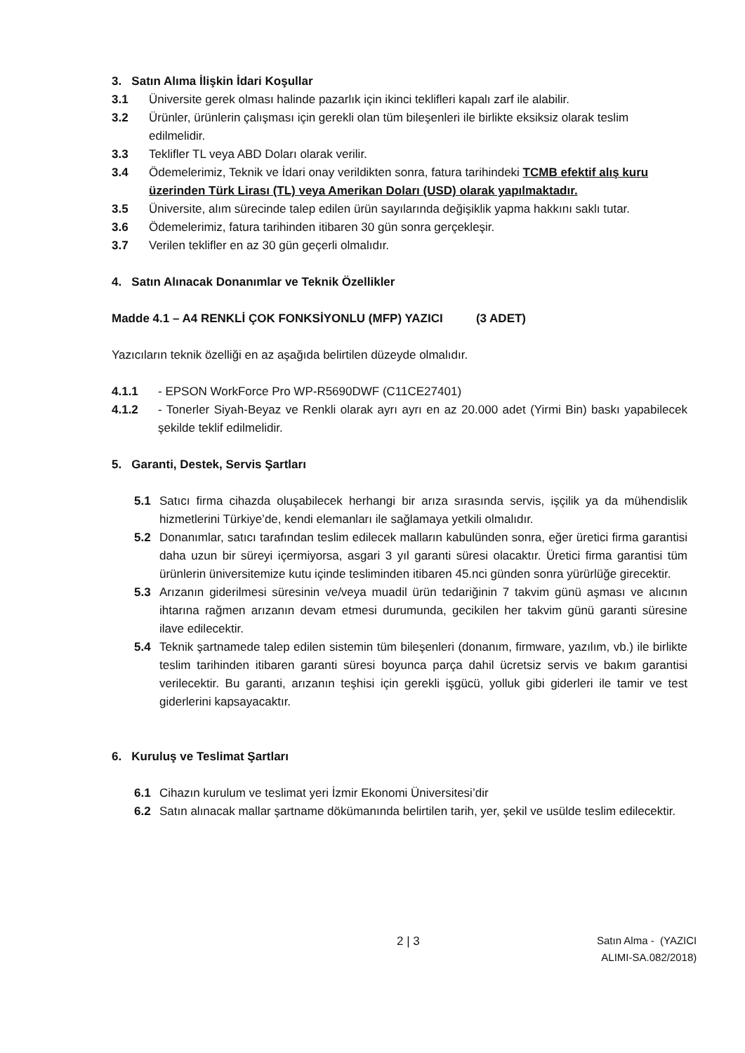3. Satın Alıma İlişkin İdari Koşullar
3.1 Üniversite gerek olması halinde pazarlık için ikinci teklifleri kapalı zarf ile alabilir.
3.2 Ürünler, ürünlerin çalışması için gerekli olan tüm bileşenleri ile birlikte eksiksiz olarak teslim edilmelidir.
3.3 Teklifler TL veya ABD Doları olarak verilir.
3.4 Ödemelerimiz, Teknik ve İdari onay verildikten sonra, fatura tarihindeki TCMB efektif alış kuru üzerinden Türk Lirası (TL) veya Amerikan Doları (USD) olarak yapılmaktadır.
3.5 Üniversite, alım sürecinde talep edilen ürün sayılarında değişiklik yapma hakkını saklı tutar.
3.6 Ödemelerimiz, fatura tarihinden itibaren 30 gün sonra gerçekleşir.
3.7 Verilen teklifler en az 30 gün geçerli olmalıdır.
4. Satın Alınacak Donanımlar ve Teknik Özellikler
Madde 4.1 – A4 RENKLİ ÇOK FONKSİYONLU (MFP) YAZICI (3 ADET)
Yazıcıların teknik özelliği en az aşağıda belirtilen düzeyde olmalıdır.
4.1.1 - EPSON WorkForce Pro WP-R5690DWF (C11CE27401)
4.1.2 - Tonerler Siyah-Beyaz ve Renkli olarak ayrı ayrı en az 20.000 adet (Yirmi Bin) baskı yapabilecek şekilde teklif edilmelidir.
5. Garanti, Destek, Servis Şartları
5.1 Satıcı firma cihazda oluşabilecek herhangi bir arıza sırasında servis, işçilik ya da mühendislik hizmetlerini Türkiye’de, kendi elemanları ile sağlamaya yetkili olmalıdır.
5.2 Donanımlar, satıcı tarafından teslim edilecek malların kabulünden sonra, eğer üretici firma garantisi daha uzun bir süreyi içermiyorsa, asgari 3 yıl garanti süresi olacaktır. Üretici firma garantisi tüm ürünlerin üniversitemize kutu içinde tesliminden itibaren 45.nci günden sonra yürürlüğe girecektir.
5.3 Arızanın giderilmesi süresinin ve/veya muadil ürün tedariğinin 7 takvim günü aşması ve alıcının ihtarına rağmen arızanın devam etmesi durumunda, gecikilen her takvim günü garanti süresine ilave edilecektir.
5.4 Teknik şartnamede talep edilen sistemin tüm bileşenleri (donanım, firmware, yazılım, vb.) ile birlikte teslim tarihinden itibaren garanti süresi boyunca parça dahil ücretsiz servis ve bakım garantisi verilecektir. Bu garanti, arızanın teşhisi için gerekli işgücü, yolluk gibi giderleri ile tamir ve test giderlerini kapsayacaktır.
6. Kuruluş ve Teslimat Şartları
6.1 Cihazın kurulum ve teslimat yeri İzmir Ekonomi Üniversitesi’dir
6.2 Satın alınacak mallar şartname dökümanında belirtilen tarih, yer, şekil ve usülde teslim edilecektir.
2 | 3
Satın Alma - (YAZICI
ALIMI-SA.082/2018)